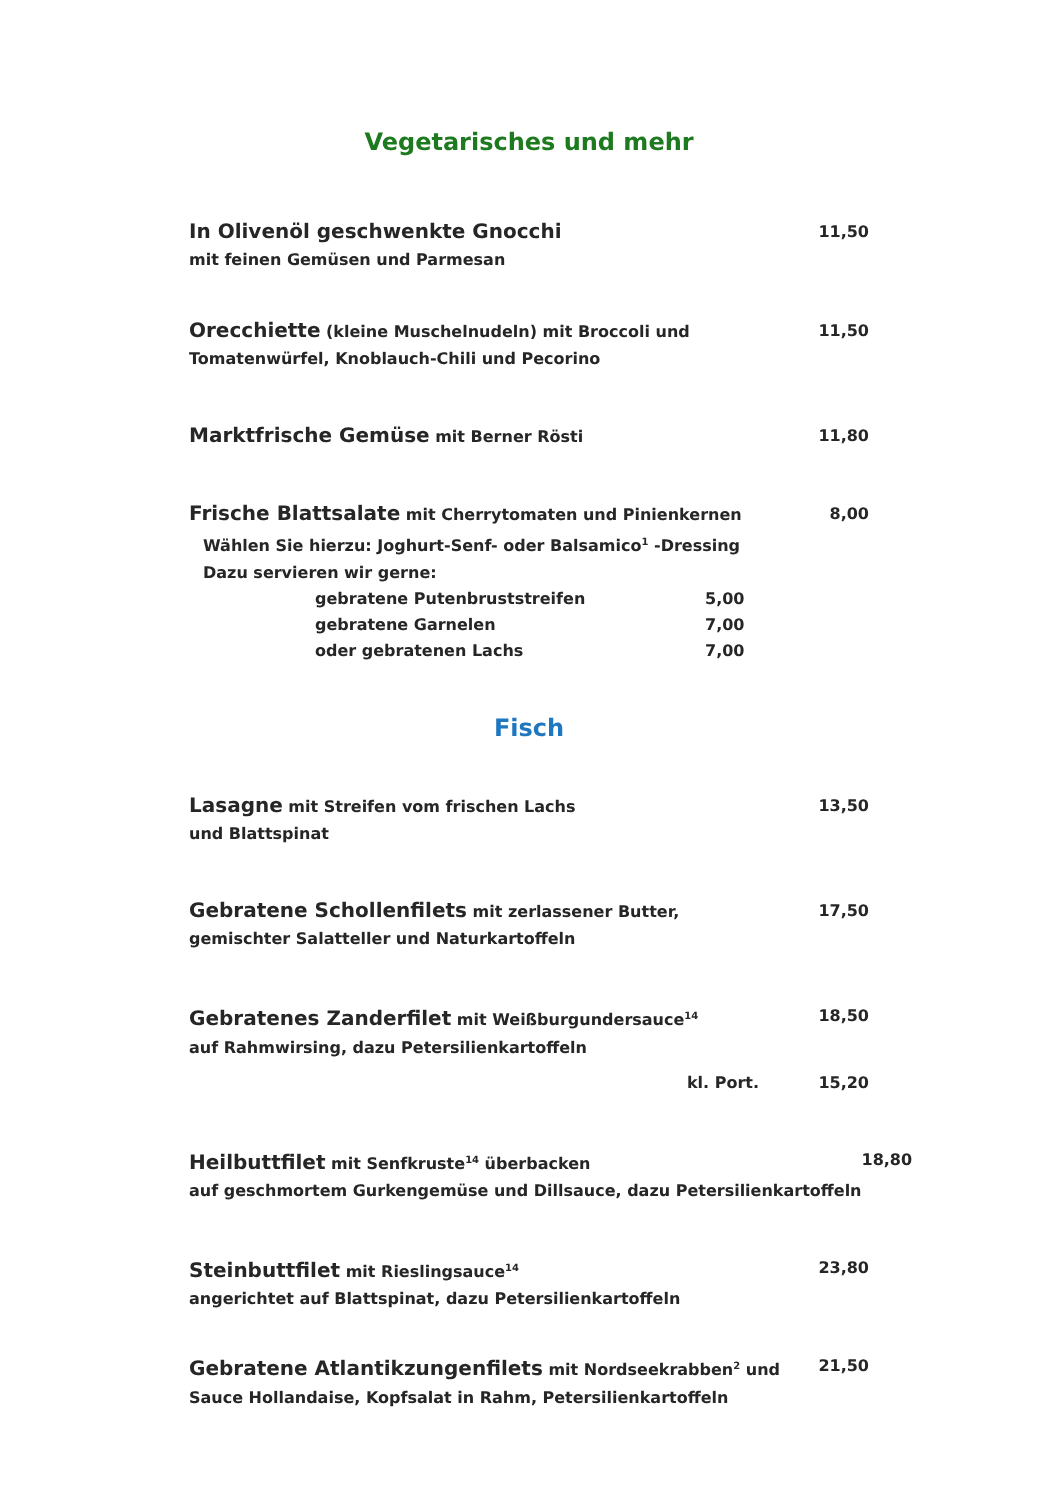Vegetarisches und mehr
In Olivenöl geschwenkte Gnocchi
mit feinen Gemüsen und Parmesan
11,50
Orecchiette (kleine Muschelnudeln) mit Broccoli und
Tomatenwürfel, Knoblauch-Chili und Pecorino
11,50
Marktfrische Gemüse mit Berner Rösti
11,80
Frische Blattsalate mit Cherrytomaten und Pinienkernen
Wählen Sie hierzu: Joghurt-Senf- oder Balsamico<sup>1</sup> -Dressing
Dazu servieren wir gerne:
8,00
gebratene Putenbruststreifen 5,00
gebratene Garnelen 7,00
oder gebratenen Lachs 7,00
Fisch
Lasagne mit Streifen vom frischen Lachs
und Blattspinat
13,50
Gebratene Schollenfilets mit zerlassener Butter,
gemischter Salatteller und Naturkartoffeln
17,50
Gebratenes Zanderfilet mit Weißburgundersauce<sup>14</sup>
auf Rahmwirsing, dazu Petersilienkartoffeln
18,50
kl. Port. 15,20
Heilbuttfilet mit Senfkruste<sup>14</sup> überbacken
auf geschmortem Gurkengemüse und Dillsauce, dazu Petersilienkartoffeln
18,80
Steinbuttfilet mit Rieslingsauce<sup>14</sup>
angerichtet auf Blattspinat, dazu Petersilienkartoffeln
23,80
Gebratene Atlantikzungenfilets mit Nordseekrabben<sup>2</sup> und
Sauce Hollandaise, Kopfsalat in Rahm, Petersilienkartoffeln
21,50